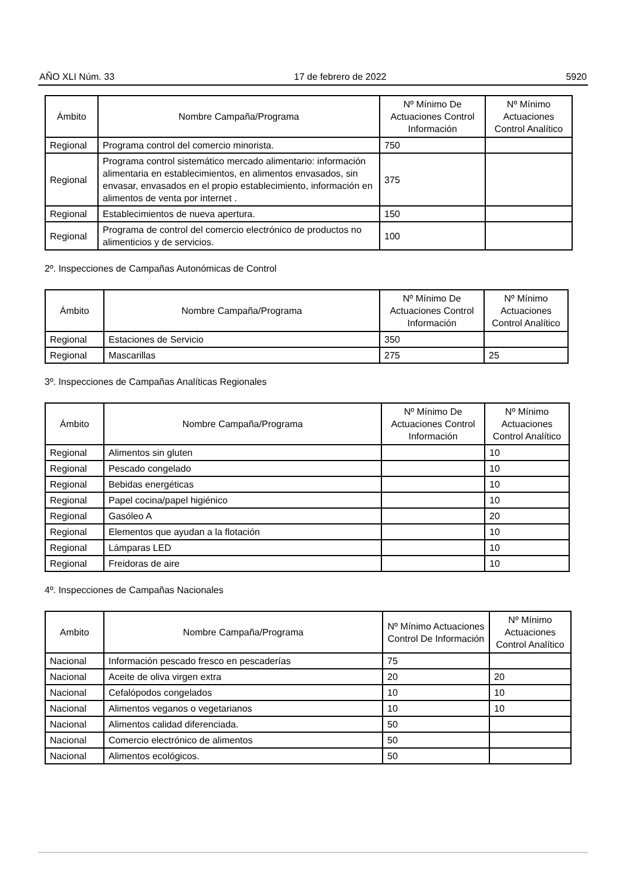AÑO XLI Núm. 33 17 de febrero de 2022 5920
| Ámbito | Nombre Campaña/Programa | Nº Mínimo De Actuaciones Control Información | Nº Mínimo Actuaciones Control Analítico |
| --- | --- | --- | --- |
| Regional | Programa control del comercio minorista. | 750 | |
| Regional | Programa control sistemático mercado alimentario: información alimentaria en establecimientos, en alimentos envasados, sin envasar, envasados en el propio establecimiento, información en alimentos de venta por internet . | 375 | |
| Regional | Establecimientos de nueva apertura. | 150 | |
| Regional | Programa de control del comercio electrónico de productos no alimenticios y de servicios. | 100 | |
2º. Inspecciones de Campañas Autonómicas de Control
| Ámbito | Nombre Campaña/Programa | Nº Mínimo De Actuaciones Control Información | Nº Mínimo Actuaciones Control Analítico |
| --- | --- | --- | --- |
| Regional | Estaciones de Servicio | 350 | |
| Regional | Mascarillas | 275 | 25 |
3º. Inspecciones de Campañas Analíticas Regionales
| Ámbito | Nombre Campaña/Programa | Nº Mínimo De Actuaciones Control Información | Nº Mínimo Actuaciones Control Analítico |
| --- | --- | --- | --- |
| Regional | Alimentos sin gluten | | 10 |
| Regional | Pescado congelado | | 10 |
| Regional | Bebidas energéticas | | 10 |
| Regional | Papel cocina/papel higiénico | | 10 |
| Regional | Gasóleo A | | 20 |
| Regional | Elementos que ayudan a la flotación | | 10 |
| Regional | Lámparas LED | | 10 |
| Regional | Freidoras de aire | | 10 |
4º. Inspecciones de Campañas Nacionales
| Ambito | Nombre Campaña/Programa | Nº Mínimo Actuaciones Control De Información | Nº Mínimo Actuaciones Control Analítico |
| --- | --- | --- | --- |
| Nacional | Información pescado fresco en pescaderías | 75 | |
| Nacional | Aceite de oliva virgen extra | 20 | 20 |
| Nacional | Cefalópodos congelados | 10 | 10 |
| Nacional | Alimentos veganos o vegetarianos | 10 | 10 |
| Nacional | Alimentos calidad diferenciada. | 50 | |
| Nacional | Comercio electrónico de alimentos | 50 | |
| Nacional | Alimentos ecológicos. | 50 | |